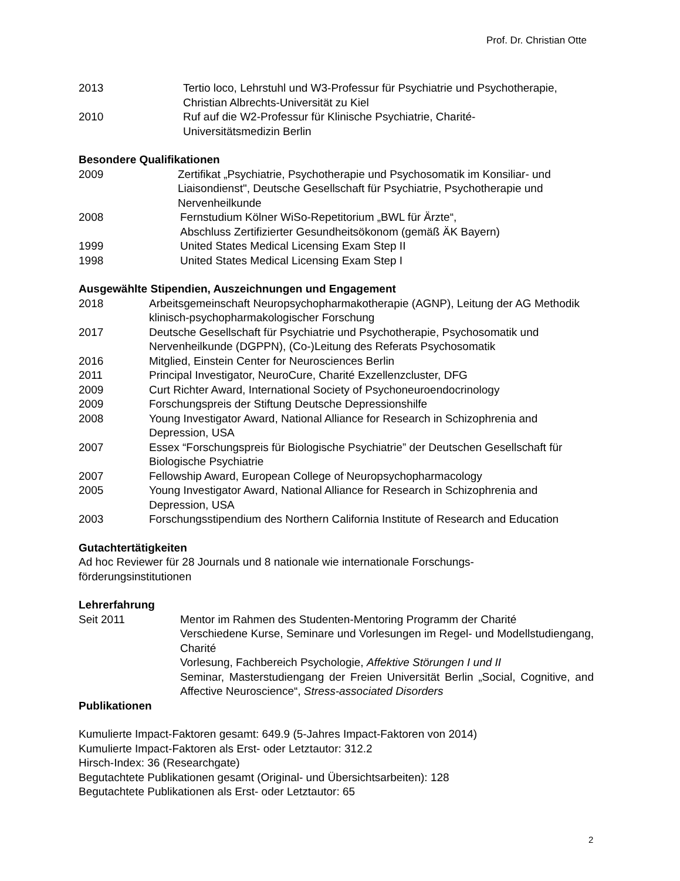Prof. Dr. Christian Otte
2013 Tertio loco, Lehrstuhl und W3-Professur für Psychiatrie und Psychotherapie, Christian Albrechts-Universität zu Kiel
2010 Ruf auf die W2-Professur für Klinische Psychiatrie, Charité-
Universitätsmedizin Berlin
Besondere Qualifikationen
2009 Zertifikat „Psychiatrie, Psychotherapie und Psychosomatik im Konsiliar- und Liaisondienst", Deutsche Gesellschaft für Psychiatrie, Psychotherapie und Nervenheilkunde
2008 Fernstudium Kölner WiSo-Repetitorium „BWL für Ärzte“,
Abschluss Zertifizierter Gesundheitsökonom (gemäß ÄK Bayern)
1999 United States Medical Licensing Exam Step II
1998 United States Medical Licensing Exam Step I
Ausgewählte Stipendien, Auszeichnungen und Engagement
2018 Arbeitsgemeinschaft Neuropsychopharmakotherapie (AGNP), Leitung der AG Methodik klinisch-psychopharmakologischer Forschung
2017 Deutsche Gesellschaft für Psychiatrie und Psychotherapie, Psychosomatik und Nervenheilkunde (DGPPN), (Co-)Leitung des Referats Psychosomatik
2016 Mitglied, Einstein Center for Neurosciences Berlin
2011 Principal Investigator, NeuroCure, Charité Exzellenzcluster, DFG
2009 Curt Richter Award, International Society of Psychoneuroendocrinology
2009 Forschungspreis der Stiftung Deutsche Depressionshilfe
2008 Young Investigator Award, National Alliance for Research in Schizophrenia and Depression, USA
2007 Essex “Forschungspreis für Biologische Psychiatrie” der Deutschen Gesellschaft für Biologische Psychiatrie
2007 Fellowship Award, European College of Neuropsychopharmacology
2005 Young Investigator Award, National Alliance for Research in Schizophrenia and Depression, USA
2003 Forschungsstipendium des Northern California Institute of Research and Education
Gutachtertätigkeiten
Ad hoc Reviewer für 28 Journals und 8 nationale wie internationale Forschungs-
förderungsinstitutionen
Lehrerfahrung
Seit 2011 Mentor im Rahmen des Studenten-Mentoring Programm der Charité
Verschiedene Kurse, Seminare und Vorlesungen im Regel- und Modellstudiengang, Charité
Vorlesung, Fachbereich Psychologie, Affektive Störungen I und II
Seminar, Masterstudiengang der Freien Universität Berlin „Social, Cognitive, and Affective Neuroscience“, Stress-associated Disorders
Publikationen
Kumulierte Impact-Faktoren gesamt: 649.9 (5-Jahres Impact-Faktoren von 2014)
Kumulierte Impact-Faktoren als Erst- oder Letztautor: 312.2
Hirsch-Index: 36 (Researchgate)
Begutachtete Publikationen gesamt (Original- und Übersichtsarbeiten): 128
Begutachtete Publikationen als Erst- oder Letztautor: 65
2